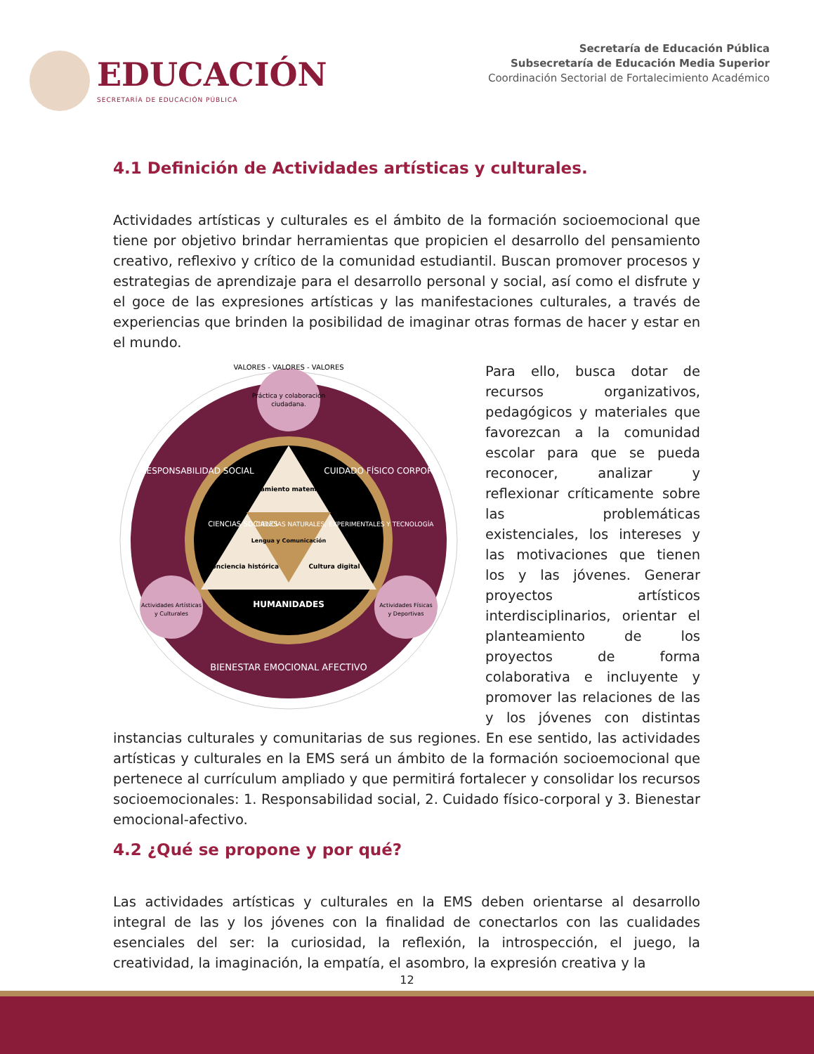EDUCACIÓN
SECRETARÍA DE EDUCACIÓN PÚBLICA
Secretaría de Educación Pública
Subsecretaría de Educación Media Superior
Coordinación Sectorial de Fortalecimiento Académico
4.1 Definición de Actividades artísticas y culturales.
Actividades artísticas y culturales es el ámbito de la formación socioemocional que tiene por objetivo brindar herramientas que propicien el desarrollo del pensamiento creativo, reflexivo y crítico de la comunidad estudiantil. Buscan promover procesos y estrategias de aprendizaje para el desarrollo personal y social, así como el disfrute y el goce de las expresiones artísticas y las manifestaciones culturales, a través de experiencias que brinden la posibilidad de imaginar otras formas de hacer y estar en el mundo.
VALORES - VALORES - VALORES
Práctica y colaboración
ciudadana.
Pensamiento matemático
Lengua y Comunicación
Conciencia histórica
Cultura digital
HUMANIDADES
Actividades Artísticas
y Culturales
Actividades Físicas
y Deportivas
BIENESTAR EMOCIONAL AFECTIVO
RESPONSABILIDAD SOCIAL
CUIDADO FÍSICO CORPORAL
CIENCIAS SOCIALES
CIENCIAS NATURALES, EXPERIMENTALES Y TECNOLOGÍA
Para ello, busca dotar de recursos organizativos, pedagógicos y materiales que favorezcan a la comunidad escolar para que se pueda reconocer, analizar y reflexionar críticamente sobre las problemáticas existenciales, los intereses y las motivaciones que tienen los y las jóvenes. Generar proyectos artísticos interdisciplinarios, orientar el planteamiento de los proyectos de forma colaborativa e incluyente y promover las relaciones de las y los jóvenes con distintas instancias culturales y comunitarias de sus regiones. En ese sentido, las actividades artísticas y culturales en la EMS será un ámbito de la formación socioemocional que pertenece al currículum ampliado y que permitirá fortalecer y consolidar los recursos socioemocionales: 1. Responsabilidad social, 2. Cuidado físico-corporal y 3. Bienestar emocional-afectivo.
4.2 ¿Qué se propone y por qué?
Las actividades artísticas y culturales en la EMS deben orientarse al desarrollo integral de las y los jóvenes con la finalidad de conectarlos con las cualidades esenciales del ser: la curiosidad, la reflexión, la introspección, el juego, la creatividad, la imaginación, la empatía, el asombro, la expresión creativa y la
12